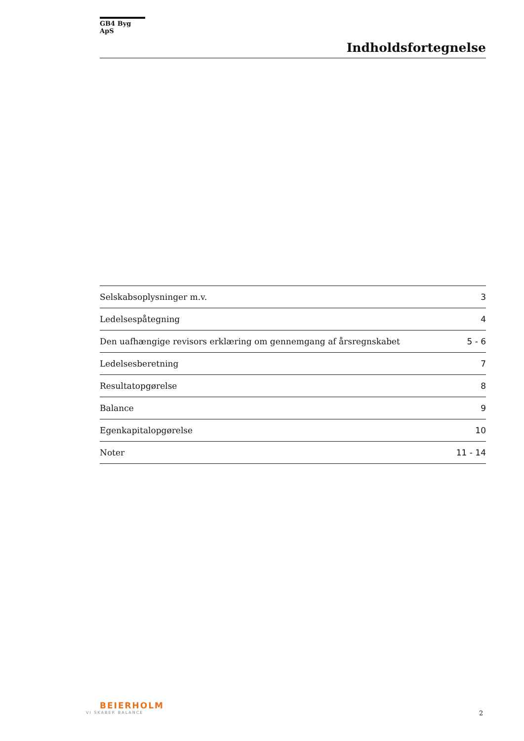GB4 Byg ApS
Indholdsfortegnelse
| Selskabsoplysninger m.v. | 3 |
| Ledelsespåtegning | 4 |
| Den uafhængige revisors erklæring om gennemgang af årsregnskabet | 5 - 6 |
| Ledelsesberetning | 7 |
| Resultatopgørelse | 8 |
| Balance | 9 |
| Egenkapitalopgørelse | 10 |
| Noter | 11 - 14 |
BEIERHOLM
VI SKABER BALANCE
2